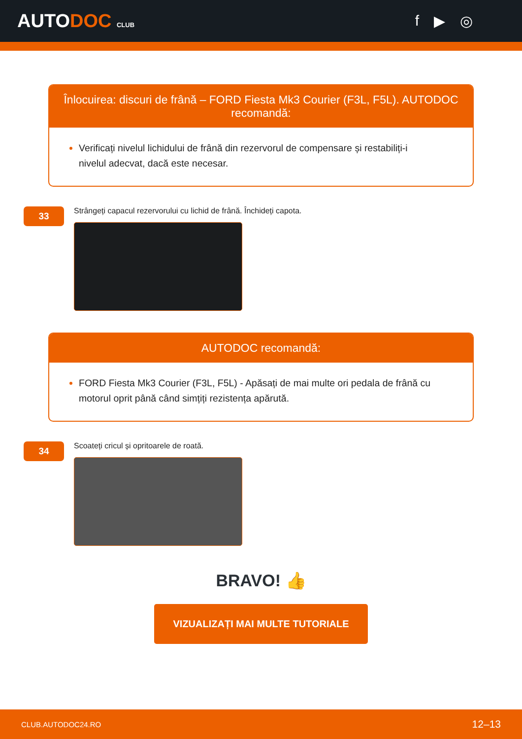AUTODOC CLUB
f ▶ ◎
Înlocuirea: discuri de frână – FORD Fiesta Mk3 Courier (F3L, F5L). AUTODOC recomandă:
Verificați nivelul lichidului de frână din rezervorul de compensare și restabiliți-i nivelul adecvat, dacă este necesar.
33
Strângeți capacul rezervorului cu lichid de frână. Închideți capota.
AUTODOC recomandă:
FORD Fiesta Mk3 Courier (F3L, F5L) - Apăsați de mai multe ori pedala de frână cu motorul oprit până când simțiți rezistența apărută.
34
Scoateți cricul și opritoarele de roată.
BRAVO! 👍
VIZUALIZAȚI MAI MULTE TUTORIALE
CLUB.AUTODOC24.RO 12–13